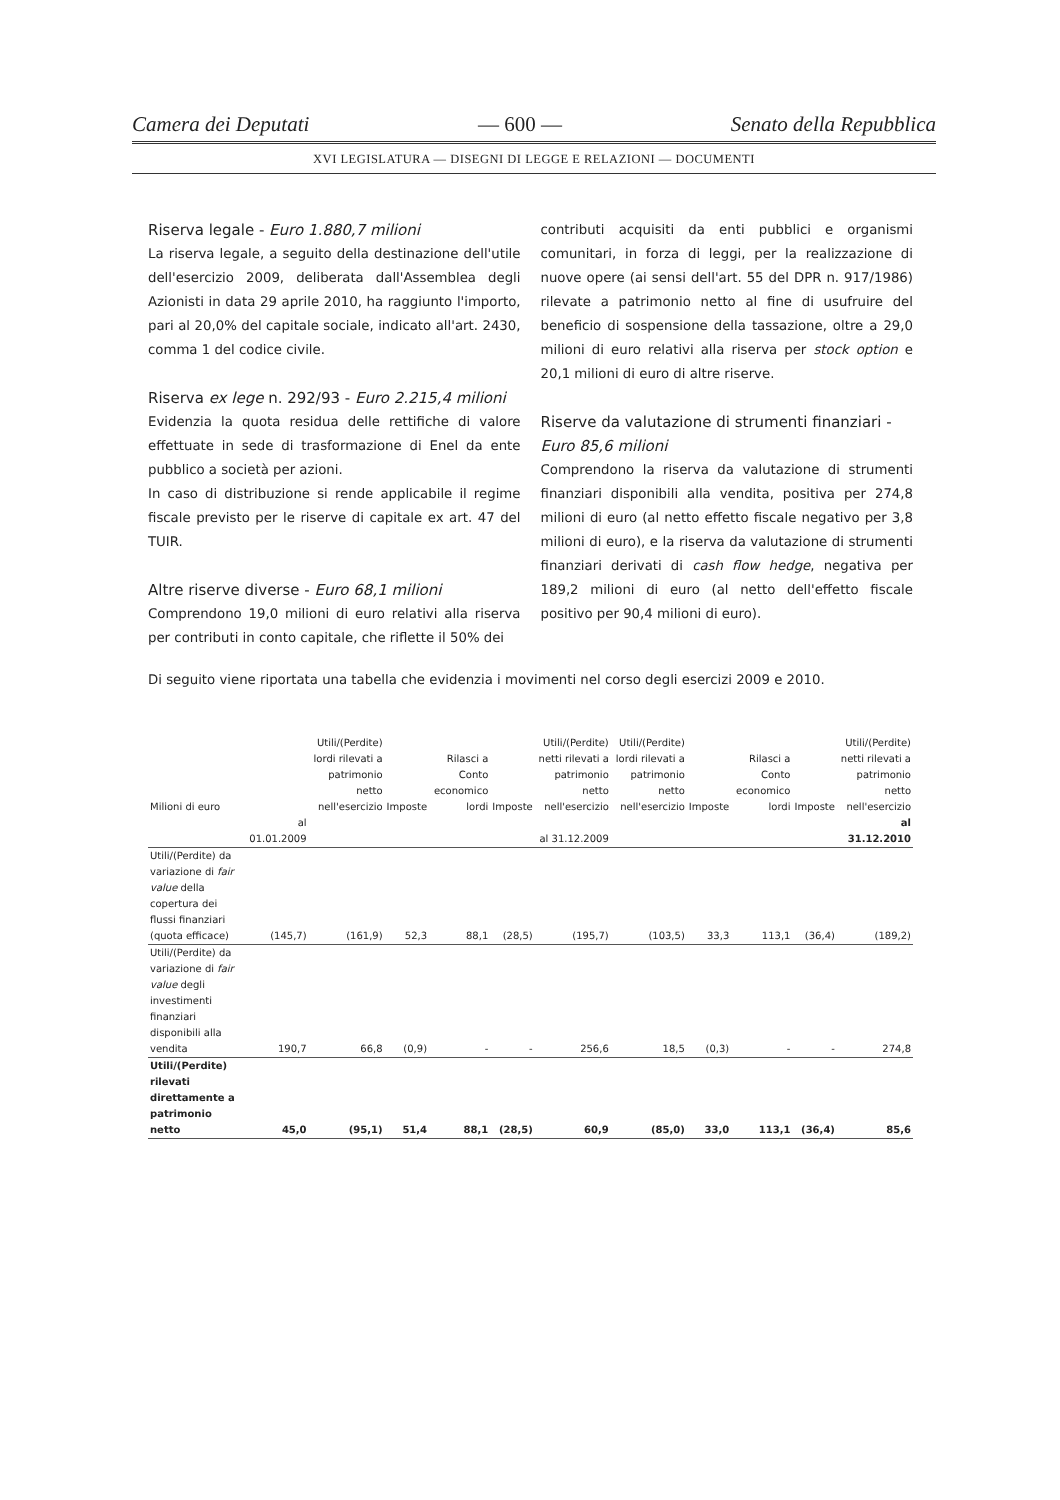Camera dei Deputati — 600 — Senato della Repubblica
XVI LEGISLATURA — DISEGNI DI LEGGE E RELAZIONI — DOCUMENTI
Riserva legale - Euro 1.880,7 milioni
La riserva legale, a seguito della destinazione dell'utile dell'esercizio 2009, deliberata dall'Assemblea degli Azionisti in data 29 aprile 2010, ha raggiunto l'importo, pari al 20,0% del capitale sociale, indicato all'art. 2430, comma 1 del codice civile.
Riserva ex lege n. 292/93 - Euro 2.215,4 milioni
Evidenzia la quota residua delle rettifiche di valore effettuate in sede di trasformazione di Enel da ente pubblico a società per azioni.
In caso di distribuzione si rende applicabile il regime fiscale previsto per le riserve di capitale ex art. 47 del TUIR.
Altre riserve diverse - Euro 68,1 milioni
Comprendono 19,0 milioni di euro relativi alla riserva per contributi in conto capitale, che riflette il 50% dei
contributi acquisiti da enti pubblici e organismi comunitari, in forza di leggi, per la realizzazione di nuove opere (ai sensi dell'art. 55 del DPR n. 917/1986) rilevate a patrimonio netto al fine di usufruire del beneficio di sospensione della tassazione, oltre a 29,0 milioni di euro relativi alla riserva per stock option e 20,1 milioni di euro di altre riserve.
Riserve da valutazione di strumenti finanziari - Euro 85,6 milioni
Comprendono la riserva da valutazione di strumenti finanziari disponibili alla vendita, positiva per 274,8 milioni di euro (al netto effetto fiscale negativo per 3,8 milioni di euro), e la riserva da valutazione di strumenti finanziari derivati di cash flow hedge, negativa per 189,2 milioni di euro (al netto dell'effetto fiscale positivo per 90,4 milioni di euro).
Di seguito viene riportata una tabella che evidenzia i movimenti nel corso degli esercizi 2009 e 2010.
| Milioni di euro | | Utili/(Perdite) lordi rilevati a patrimonio netto nell'esercizio | Imposte | Rilasci a Conto economico lordi | Imposte | Utili/(Perdite) netti rilevati a patrimonio netto nell'esercizio | Utili/(Perdite) lordi rilevati a patrimonio netto nell'esercizio | Imposte | Rilasci a Conto economico lordi | Imposte | Utili/(Perdite) netti rilevati a patrimonio netto nell'esercizio |
| --- | --- | --- | --- | --- | --- | --- | --- | --- | --- | --- | --- |
| | al 01.01.2009 | | | | | al 31.12.2009 | | | | | al 31.12.2010 |
| Utili/(Perdite) da variazione di fair value della copertura dei flussi finanziari (quota efficace) | (145,7) | (161,9) | 52,3 | 88,1 | (28,5) | (195,7) | (103,5) | 33,3 | 113,1 | (36,4) | (189,2) |
| Utili/(Perdite) da variazione di fair value degli investimenti finanziari disponibili alla vendita | 190,7 | 66,8 | (0,9) | - | - | 256,6 | 18,5 | (0,3) | - | - | 274,8 |
| Utili/(Perdite) rilevati direttamente a patrimonio netto | 45,0 | (95,1) | 51,4 | 88,1 | (28,5) | 60,9 | (85,0) | 33,0 | 113,1 | (36,4) | 85,6 |